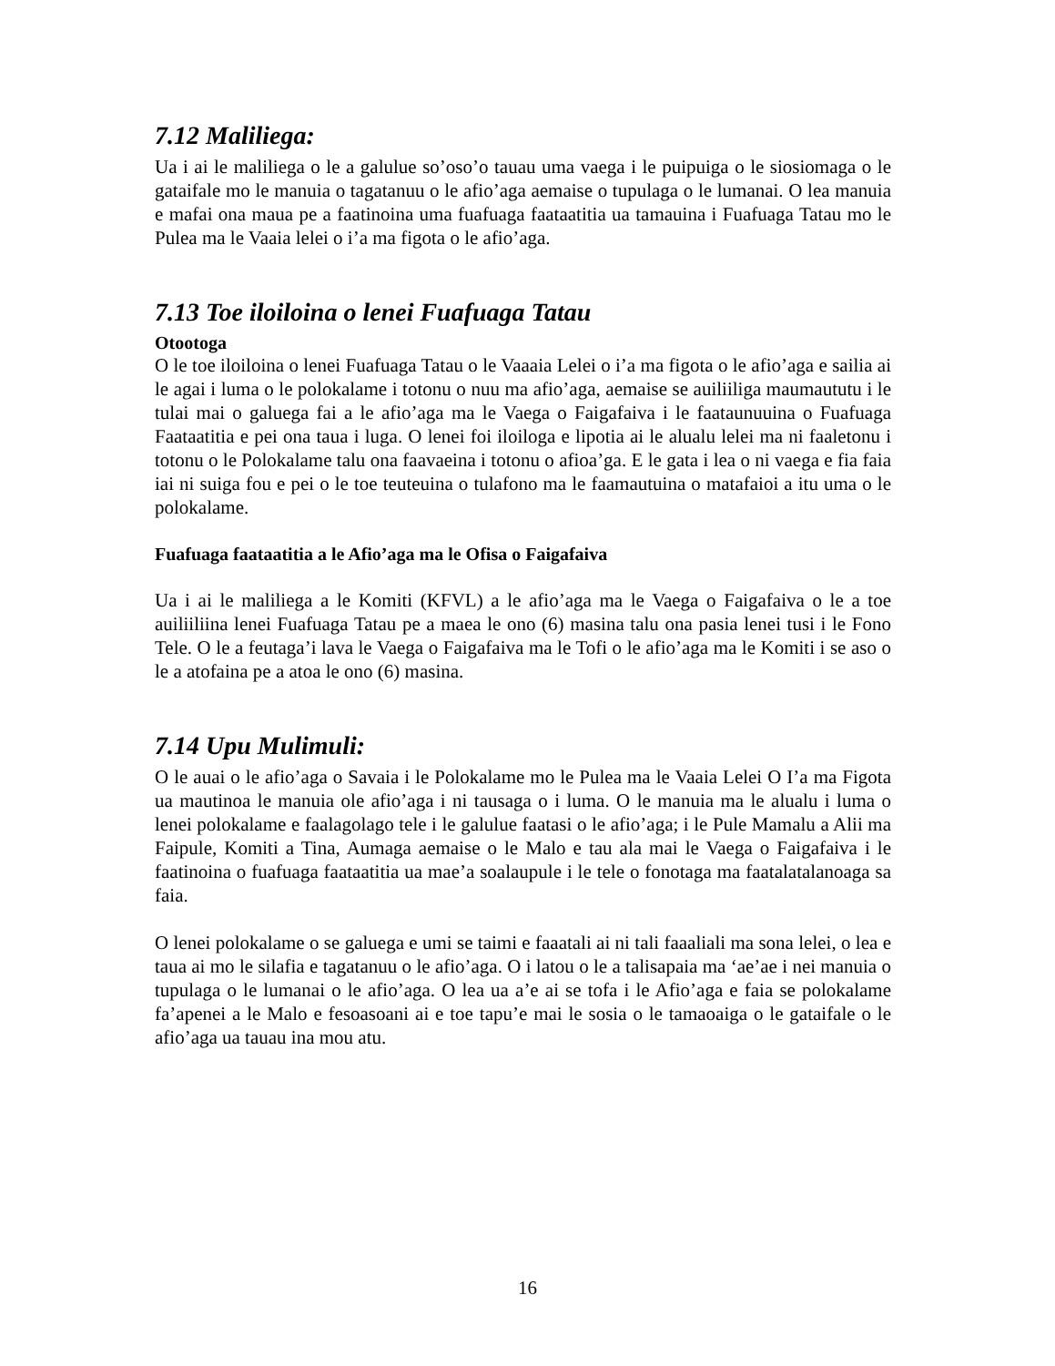7.12 Maliliega:
Ua i ai le maliliega o le a galulue so’oso’o tauau uma vaega i le puipuiga o le siosiomaga o le gataifale mo le manuia o tagatanuu o le afio’aga aemaise o tupulaga o le lumanai. O lea manuia e mafai ona maua pe a faatinoina uma fuafuaga faataatitia ua tamauina i Fuafuaga Tatau mo le Pulea ma le Vaaia lelei o i’a ma figota o le afio’aga.
7.13 Toe iloiloina o lenei Fuafuaga Tatau
Otootoga
O le toe iloiloina o lenei Fuafuaga Tatau o le Vaaaia Lelei o i’a ma figota o le afio’aga e sailia ai le agai i luma o le polokalame i totonu o nuu ma afio’aga, aemaise se auiliiliga maumaututu i le tulai mai o galuega fai a le afio’aga ma le Vaega o Faigafaiva i le faataunuuina o Fuafuaga Faataatitia e pei ona taua i luga. O lenei foi iloiloga e lipotia ai le alualu lelei ma ni faaletonu i totonu o le Polokalame talu ona faavaeina i totonu o afioa’ga. E le gata i lea o ni vaega e fia faia iai ni suiga fou e pei o le toe teuteuina o tulafono ma le faamautuina o matafaioi a itu uma o le polokalame.
Fuafuaga faataatitia a le Afio’aga ma le Ofisa o Faigafaiva
Ua i ai le maliliega a le Komiti (KFVL) a le afio’aga ma le Vaega o Faigafaiva o le a toe auiliiliina lenei Fuafuaga Tatau pe a maea le ono (6) masina talu ona pasia lenei tusi i le Fono Tele. O le a feutaga’i lava le Vaega o Faigafaiva ma le Tofi o le afio’aga ma le Komiti i se aso o le a atofaina pe a atoa le ono (6) masina.
7.14 Upu Mulimuli:
O le auai o le afio’aga o Savaia i le Polokalame mo le Pulea ma le Vaaia Lelei O I’a ma Figota ua mautinoa le manuia ole afio’aga i ni tausaga o i luma. O le manuia ma le alualu i luma o lenei polokalame e faalagolago tele i le galulue faatasi o le afio’aga; i le Pule Mamalu a Alii ma Faipule, Komiti a Tina, Aumaga aemaise o le Malo e tau ala mai le Vaega o Faigafaiva i le faatinoina o fuafuaga faataatitia ua mae’a soalaupule i le tele o fonotaga ma faatalatalanoaga sa faia.
O lenei polokalame o se galuega e umi se taimi e faaatali ai ni tali faaaliali ma sona lelei, o lea e taua ai mo le silafia e tagatanuu o le afio’aga. O i latou o le a talisapaia ma ‘ae’ae i nei manuia o tupulaga o le lumanai o le afio’aga. O lea ua a’e ai se tofa i le Afio’aga e faia se polokalame fa’apenei a le Malo e fesoasoani ai e toe tapu’e mai le sosia o le tamaoaiga o le gataifale o le afio’aga ua tauau ina mou atu.
16